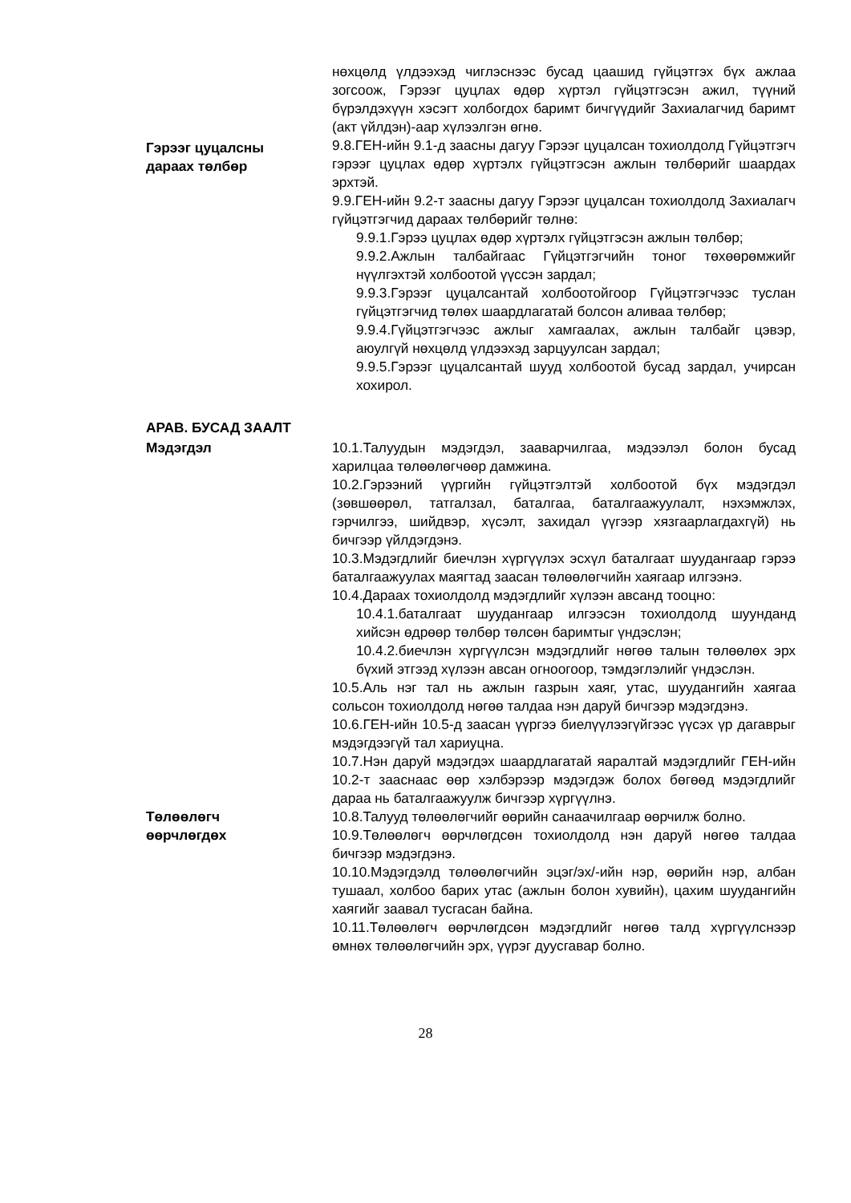нөхцөлд үлдээхэд чиглэснээс бусад цаашид гүйцэтгэх бүх ажлаа зогсоож, Гэрээг цуцлах өдөр хүртэл гүйцэтгэсэн ажил, түүний бүрэлдэхүүн хэсэгт холбогдох баримт бичгүүдийг Захиалагчид баримт (акт үйлдэн)-аар хүлээлгэн өгнө.
Гэрээг цуцалсны
дараах төлбөр
9.8.ГЕН-ийн 9.1-д заасны дагуу Гэрээг цуцалсан тохиолдолд Гүйцэтгэгч гэрээг цуцлах өдөр хүртэлх гүйцэтгэсэн ажлын төлбөрийг шаардах эрхтэй.
9.9.ГЕН-ийн 9.2-т заасны дагуу Гэрээг цуцалсан тохиолдолд Захиалагч гүйцэтгэгчид дараах төлбөрийг төлнө:
9.9.1.Гэрээ цуцлах өдөр хүртэлх гүйцэтгэсэн ажлын төлбөр;
9.9.2.Ажлын талбайгаас Гүйцэтгэгчийн тоног төхөөрөмжийг нүүлгэхтэй холбоотой үүссэн зардал;
9.9.3.Гэрээг цуцалсантай холбоотойгоор Гүйцэтгэгчээс туслан гүйцэтгэгчид төлөх шаардлагатай болсон аливаа төлбөр;
9.9.4.Гүйцэтгэгчээс ажлыг хамгаалах, ажлын талбайг цэвэр, аюулгүй нөхцөлд үлдээхэд зарцуулсан зардал;
9.9.5.Гэрээг цуцалсантай шууд холбоотой бусад зардал, учирсан хохирол.
АРАВ. БУСАД ЗААЛТ
Мэдэгдэл 10.1.Талуудын мэдэгдэл, зааварчилгаа, мэдээлэл болон бусад харилцаа төлөөлөгчөөр дамжина.
10.2.Гэрээний үүргийн гүйцэтгэлтэй холбоотой бүх мэдэгдэл (зөвшөөрөл, татгалзал, баталгаа, баталгаажуулалт, нэхэмжлэх, гэрчилгээ, шийдвэр, хүсэлт, захидал үүгээр хязгаарлагдахгүй) нь бичгээр үйлдэгдэнэ.
10.3.Мэдэгдлийг биечлэн хүргүүлэх эсхүл баталгаат шуудангаар гэрээ баталгаажуулах маягтад заасан төлөөлөгчийн хаягаар илгээнэ.
10.4.Дараах тохиолдолд мэдэгдлийг хүлээн авсанд тооцно:
10.4.1.баталгаат шуудангаар илгээсэн тохиолдолд шуунданд хийсэн өдрөөр төлбөр төлсөн баримтыг үндэслэн;
10.4.2.биечлэн хүргүүлсэн мэдэгдлийг нөгөө талын төлөөлөх эрх бүхий этгээд хүлээн авсан огноогоор, тэмдэглэлийг үндэслэн.
10.5.Аль нэг тал нь ажлын газрын хаяг, утас, шуудангийн хаягаа сольсон тохиолдолд нөгөө талдаа нэн даруй бичгээр мэдэгдэнэ.
10.6.ГЕН-ийн 10.5-д заасан үүргээ биелүүлээгүйгээс үүсэх үр дагаврыг мэдэгдээгүй тал хариуцна.
10.7.Нэн даруй мэдэгдэх шаардлагатай яаралтай мэдэгдлийг ГЕН-ийн 10.2-т зааснаас өөр хэлбэрээр мэдэгдэж болох бөгөөд мэдэгдлийг дараа нь баталгаажуулж бичгээр хүргүүлнэ.
Төлөөлөгч
өөрчлөгдөх
10.8.Талууд төлөөлөгчийг өөрийн санаачилгаар өөрчилж болно.
10.9.Төлөөлөгч өөрчлөгдсөн тохиолдолд нэн даруй нөгөө талдаа бичгээр мэдэгдэнэ.
10.10.Мэдэгдэлд төлөөлөгчийн эцэг/эх/-ийн нэр, өөрийн нэр, албан тушаал, холбоо барих утас (ажлын болон хувийн), цахим шуудангийн хаягийг заавал тусгасан байна.
10.11.Төлөөлөгч өөрчлөгдсөн мэдэгдлийг нөгөө талд хүргүүлснээр өмнөх төлөөлөгчийн эрх, үүрэг дуусгавар болно.
28